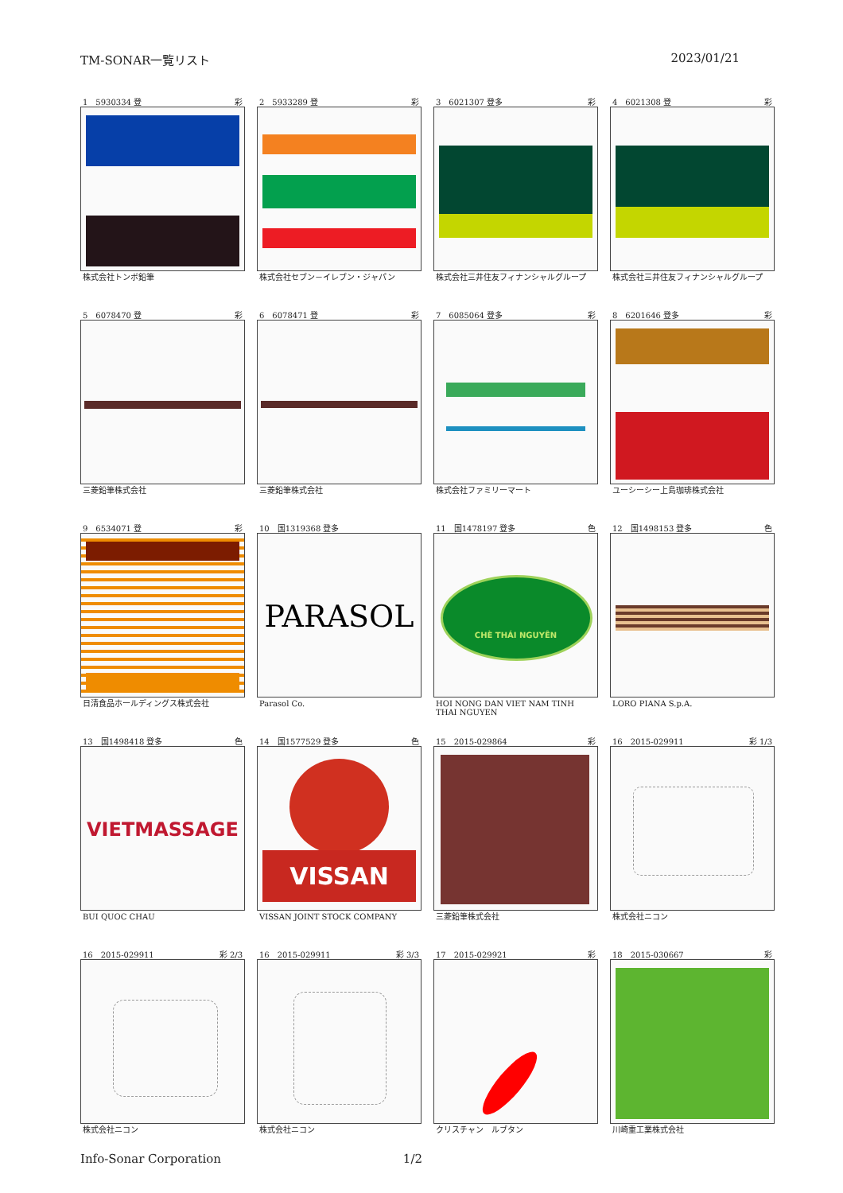TM-SONAR一覧リスト 2023/01/21
1　5930334 登 彩
株式会社トンボ鉛筆
2　5933289 登 彩
株式会社セブン－イレブン・ジャパン
3　6021307 登多 彩
株式会社三井住友フィナンシャルグループ
4　6021308 登 彩
株式会社三井住友フィナンシャルグループ
5　6078470 登 彩
三菱鉛筆株式会社
6　6078471 登 彩
三菱鉛筆株式会社
7　6085064 登多 彩
株式会社ファミリーマート
8　6201646 登多 彩
ユーシーシー上島珈琲株式会社
9　6534071 登 彩
日清食品ホールディングス株式会社
10　国1319368 登多
PARASOL
Parasol Co.
11　国1478197 登多 色
CHÈ THÁI NGUYÊN
HOI NONG DAN VIET NAM TINH THAI NGUYEN
12　国1498153 登多 色
LORO PIANA S.p.A.
13　国1498418 登多 色
VIETMASSAGE
BUI QUOC CHAU
14　国1577529 登多 色
VISSAN
VISSAN JOINT STOCK COMPANY
15　2015-029864 彩
三菱鉛筆株式会社
16　2015-029911 彩 1/3
株式会社ニコン
16　2015-029911 彩 2/3
株式会社ニコン
16　2015-029911 彩 3/3
株式会社ニコン
17　2015-029921 彩
クリスチャン　ルブタン
18　2015-030667 彩
川崎重工業株式会社
Info-Sonar Corporation 1/2